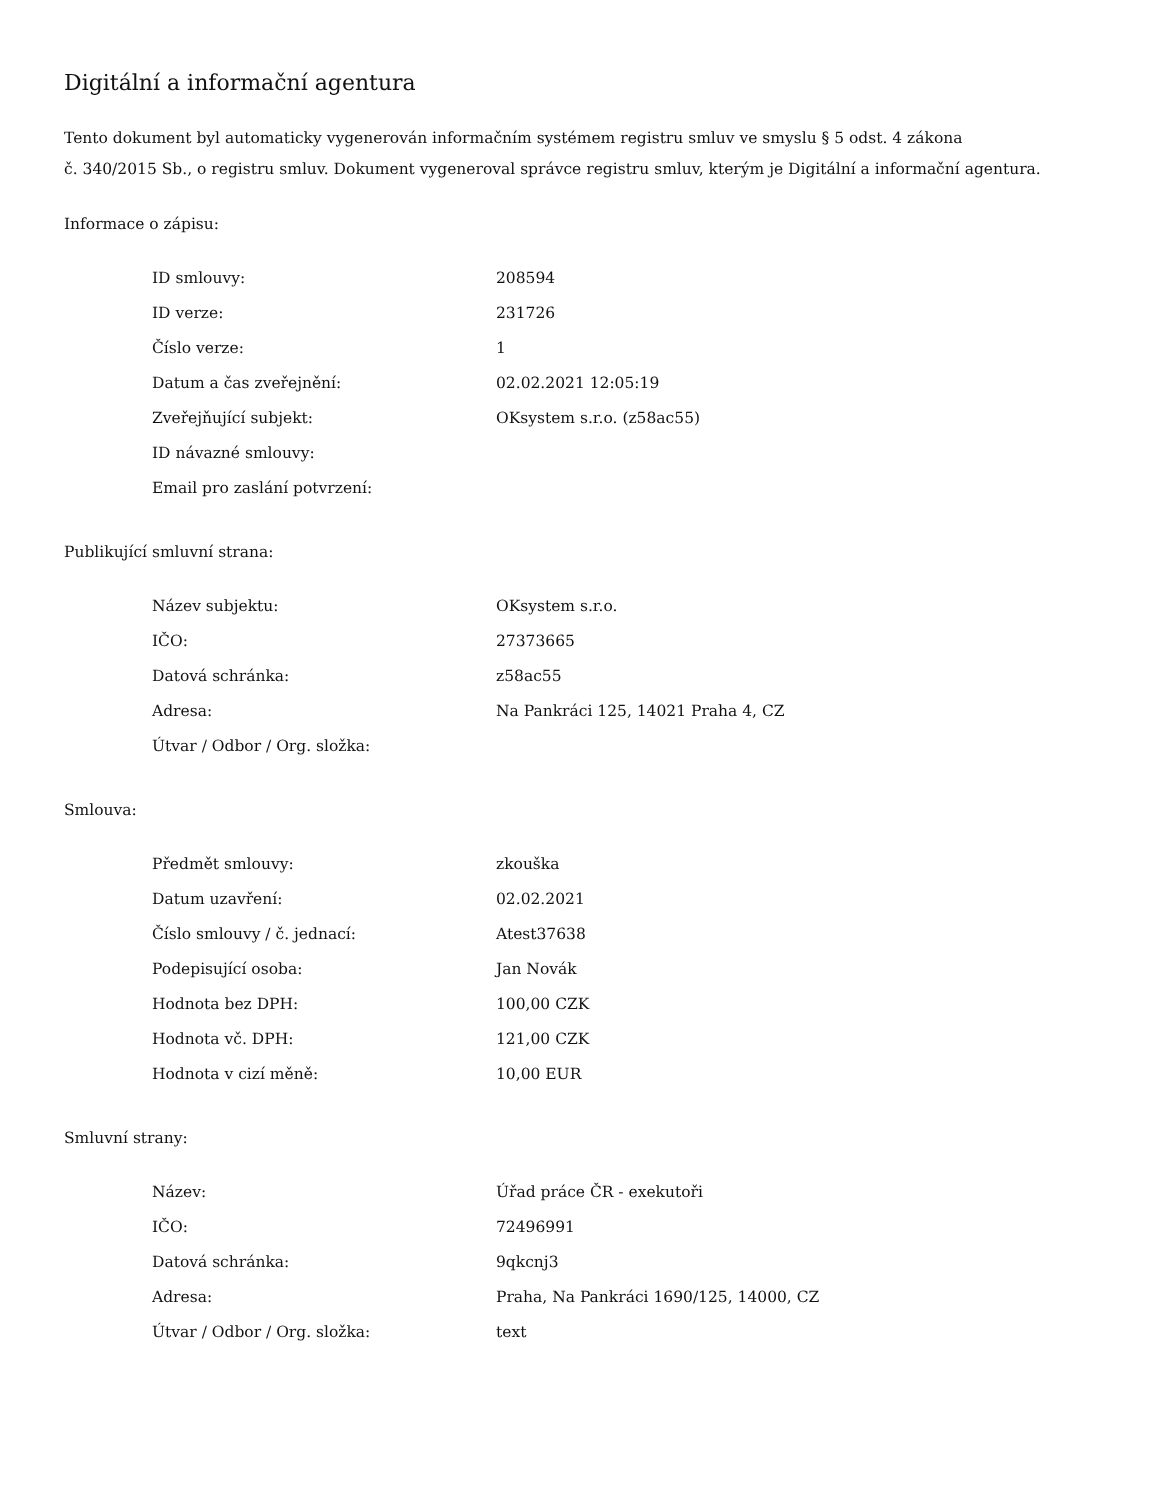Digitální a informační agentura
Tento dokument byl automaticky vygenerován informačním systémem registru smluv ve smyslu § 5 odst. 4 zákona
č. 340/2015 Sb., o registru smluv. Dokument vygeneroval správce registru smluv, kterým je Digitální a informační agentura.
Informace o zápisu:
| ID smlouvy: | 208594 |
| ID verze: | 231726 |
| Číslo verze: | 1 |
| Datum a čas zveřejnění: | 02.02.2021 12:05:19 |
| Zveřejňující subjekt: | OKsystem s.r.o. (z58ac55) |
| ID návazné smlouvy: | |
| Email pro zaslání potvrzení: | |
Publikující smluvní strana:
| Název subjektu: | OKsystem s.r.o. |
| IČO: | 27373665 |
| Datová schránka: | z58ac55 |
| Adresa: | Na Pankráci 125, 14021 Praha 4, CZ |
| Útvar / Odbor / Org. složka: | |
Smlouva:
| Předmět smlouvy: | zkouška |
| Datum uzavření: | 02.02.2021 |
| Číslo smlouvy / č. jednací: | Atest37638 |
| Podepisující osoba: | Jan Novák |
| Hodnota bez DPH: | 100,00 CZK |
| Hodnota vč. DPH: | 121,00 CZK |
| Hodnota v cizí měně: | 10,00 EUR |
Smluvní strany:
| Název: | Úřad práce ČR - exekutoři |
| IČO: | 72496991 |
| Datová schránka: | 9qkcnj3 |
| Adresa: | Praha, Na Pankráci 1690/125, 14000, CZ |
| Útvar / Odbor / Org. složka: | text |